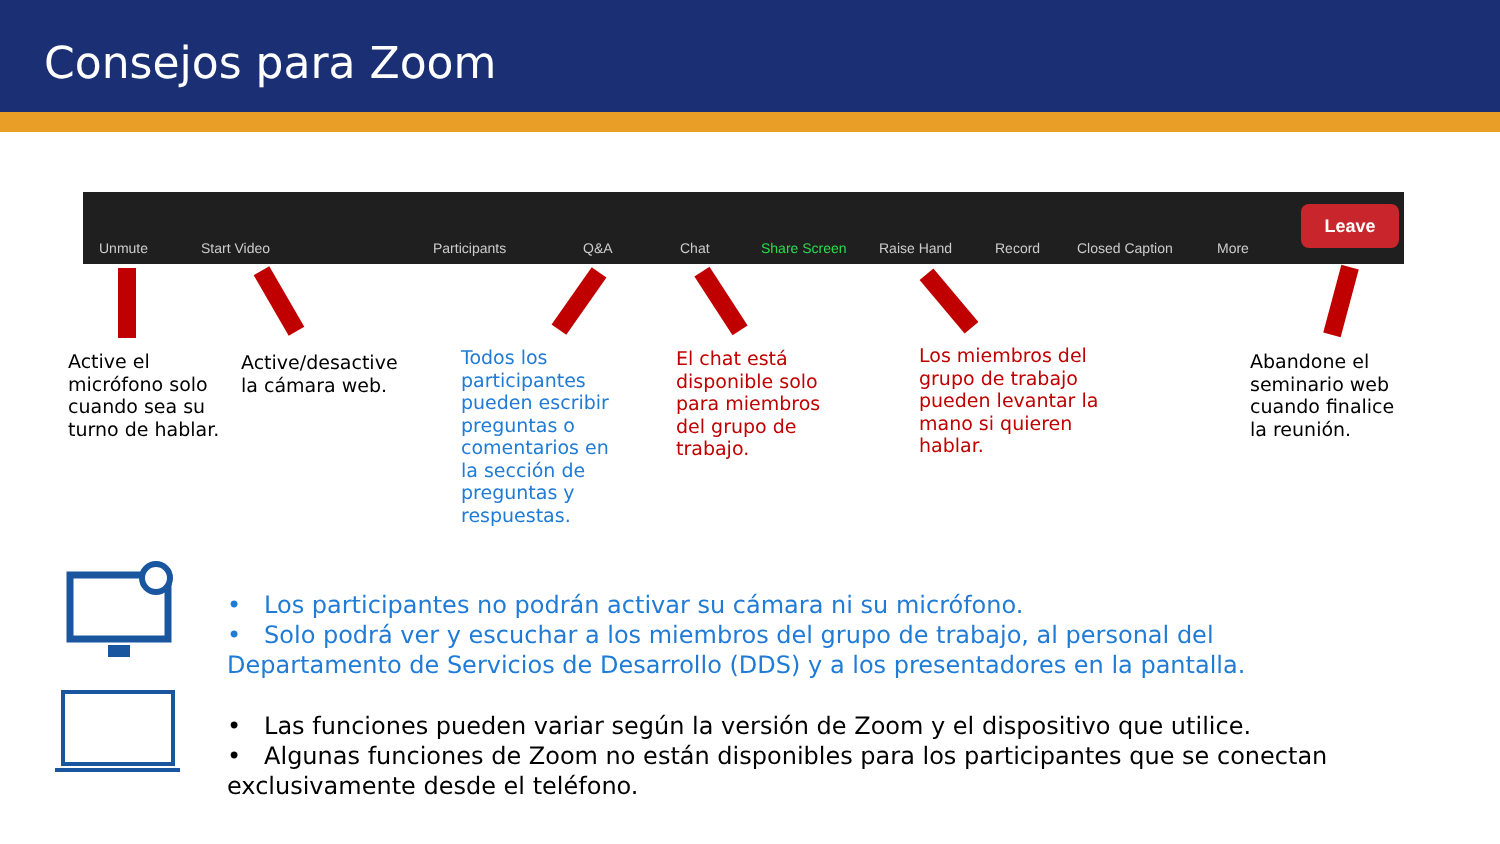Consejos para Zoom
Unmute Start Video Participants Q&A Chat Share Screen Raise Hand Record Closed Caption More
Leave
Active el
micrófono solo
cuando sea su
turno de hablar.
Active/desactive
la cámara web.
Todos los
participantes
pueden escribir
preguntas o
comentarios en
la sección de
preguntas y
respuestas.
El chat está
disponible solo
para miembros
del grupo de
trabajo.
Los miembros del
grupo de trabajo
pueden levantar la
mano si quieren
hablar.
Abandone el
seminario web
cuando finalice
la reunión.
• Los participantes no podrán activar su cámara ni su micrófono.
• Solo podrá ver y escuchar a los miembros del grupo de trabajo, al personal del
Departamento de Servicios de Desarrollo (DDS) y a los presentadores en la pantalla.
• Las funciones pueden variar según la versión de Zoom y el dispositivo que utilice.
• Algunas funciones de Zoom no están disponibles para los participantes que se conectan
exclusivamente desde el teléfono.